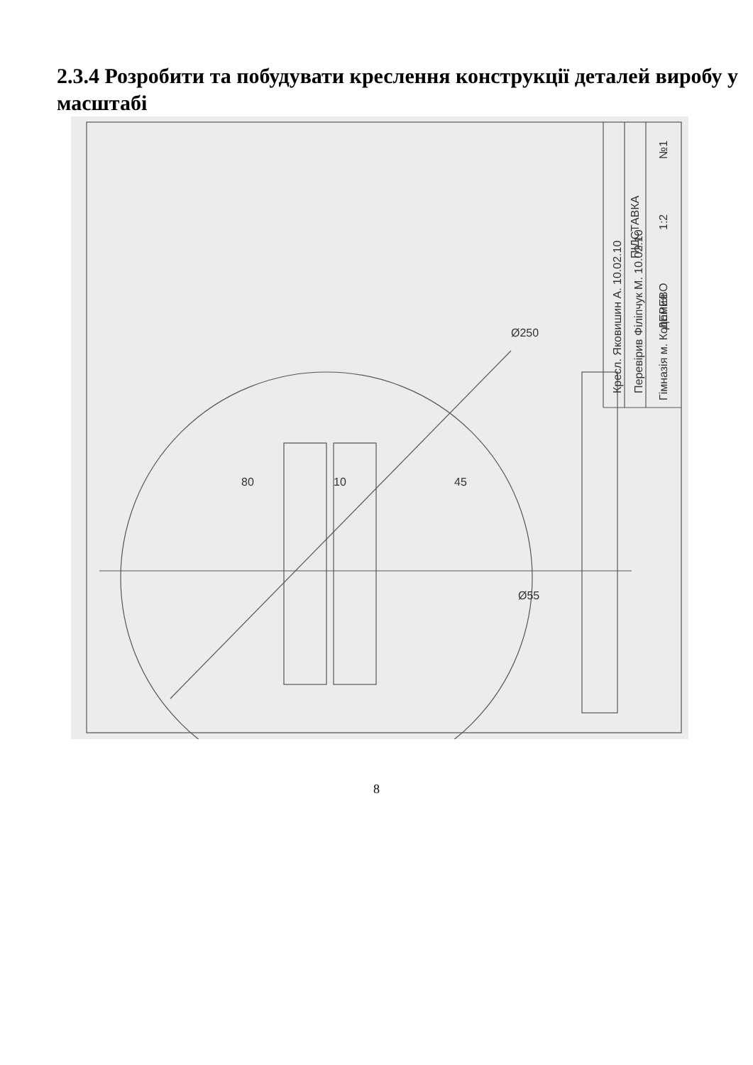2.3.4 Розробити та побудувати креслення конструкції деталей виробу у масштабі
ПІДСТАВКА
ДЕРЕВО
1:2
№1
Кресл. Яковишин А. 10.02.10
Перевірив Філіпчук М. 10.02.10
Гімназія м. Коломия
Ø250
Ø55
80
10
45
8